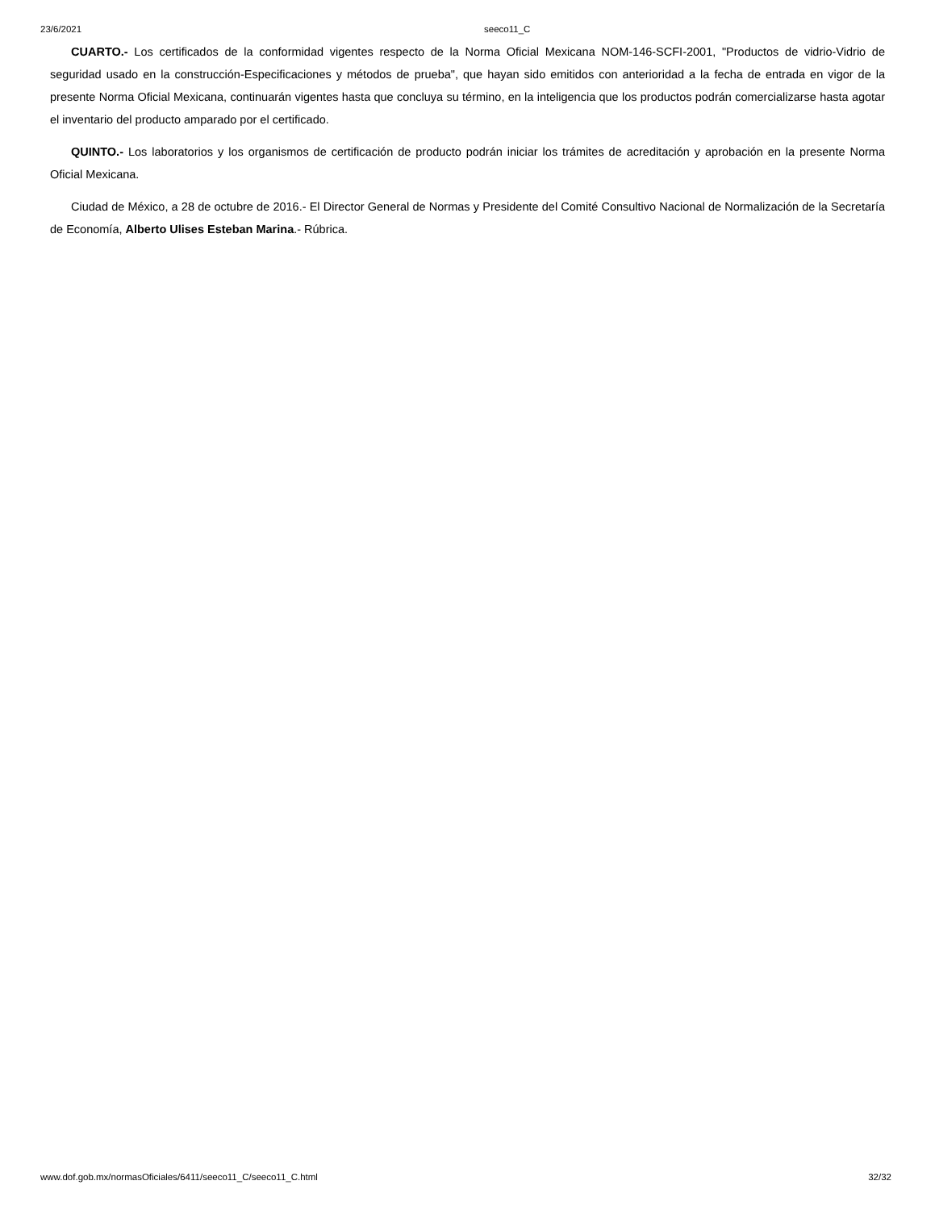23/6/2021 seeco11_C
CUARTO.- Los certificados de la conformidad vigentes respecto de la Norma Oficial Mexicana NOM-146-SCFI-2001, "Productos de vidrio-Vidrio de seguridad usado en la construcción-Especificaciones y métodos de prueba", que hayan sido emitidos con anterioridad a la fecha de entrada en vigor de la presente Norma Oficial Mexicana, continuarán vigentes hasta que concluya su término, en la inteligencia que los productos podrán comercializarse hasta agotar el inventario del producto amparado por el certificado.
QUINTO.- Los laboratorios y los organismos de certificación de producto podrán iniciar los trámites de acreditación y aprobación en la presente Norma Oficial Mexicana.
Ciudad de México, a 28 de octubre de 2016.- El Director General de Normas y Presidente del Comité Consultivo Nacional de Normalización de la Secretaría de Economía, Alberto Ulises Esteban Marina.- Rúbrica.
www.dof.gob.mx/normasOficiales/6411/seeco11_C/seeco11_C.html 32/32